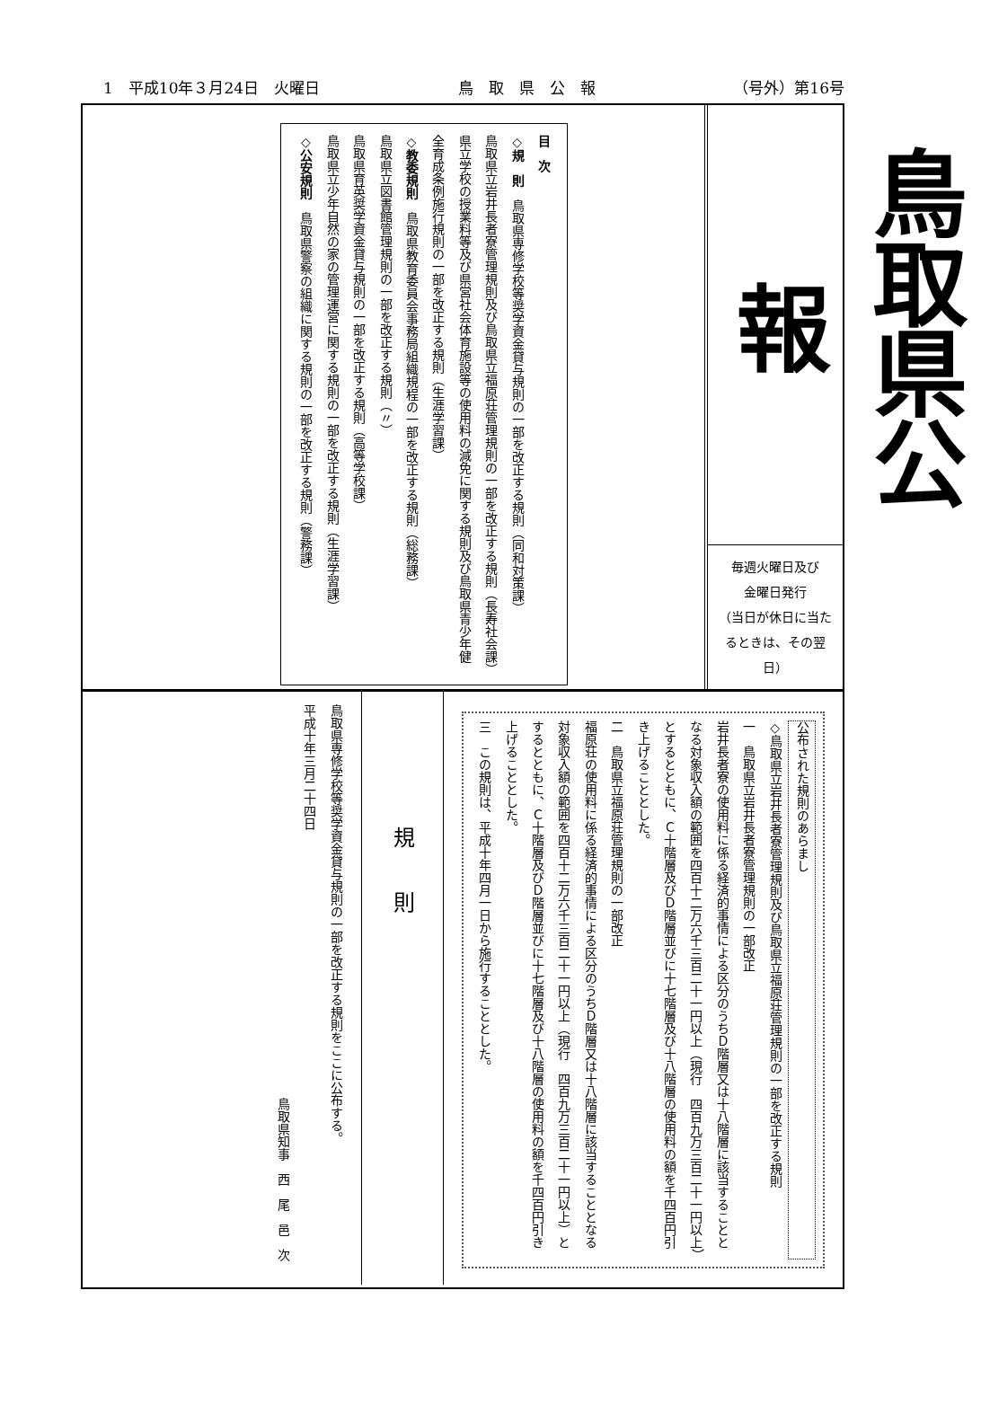1　平成10年３月24日　火曜日 鳥　取　県　公　報 （号外）第16号
鳥取県公報
毎週火曜日及び
金曜日発行
（当日が休日に当たるときは、その翌日）
目　次
◇規　則　鳥取県専修学校等奨学資金貸与規則の一部を改正する規則（同和対策課）
鳥取県立岩井長者寮管理規則及び鳥取県立福原荘管理規則の一部を改正する規則（長寿社会課）
県立学校の授業料等及び県営社会体育施設等の使用料の減免に関する規則及び鳥取県青少年健全育成条例施行規則の一部を改正する規則（生涯学習課）
◇教委規則　鳥取県教育委員会事務局組織規程の一部を改正する規則（総務課）
鳥取県立図書館管理規則の一部を改正する規則（〃）
鳥取県育英奨学資金貸与規則の一部を改正する規則（高等学校課）
鳥取県立少年自然の家の管理運営に関する規則の一部を改正する規則（生涯学習課）
◇公安規則　鳥取県警察の組織に関する規則の一部を改正する規則（警務課）
公布された規則のあらまし
◇鳥取県立岩井長者寮管理規則及び鳥取県立福原荘管理規則の一部を改正する規則
一　鳥取県立岩井長者寮管理規則の一部改正
岩井長者寮の使用料に係る経済的事情による区分のうちＤ階層又は十八階層に該当することとなる対象収入額の範囲を四百十二万六千三百二十一円以上（現行　四百九万三百二十一円以上）とするとともに、Ｃ十階層及びＤ階層並びに十七階層及び十八階層の使用料の額を千四百円引き上げることとした。
二　鳥取県立福原荘管理規則の一部改正
福原荘の使用料に係る経済的事情による区分のうちＤ階層又は十八階層に該当することとなる対象収入額の範囲を四百十二万六千三百二十一円以上（現行　四百九万三百二十一円以上）とするとともに、Ｃ十階層及びＤ階層並びに十七階層及び十八階層の使用料の額を千四百円引き上げることとした。
三　この規則は、平成十年四月一日から施行することとした。
規　　則
鳥取県専修学校等奨学資金貸与規則の一部を改正する規則をここに公布する。
平成十年三月二十四日
鳥取県知事　西　尾　邑　次